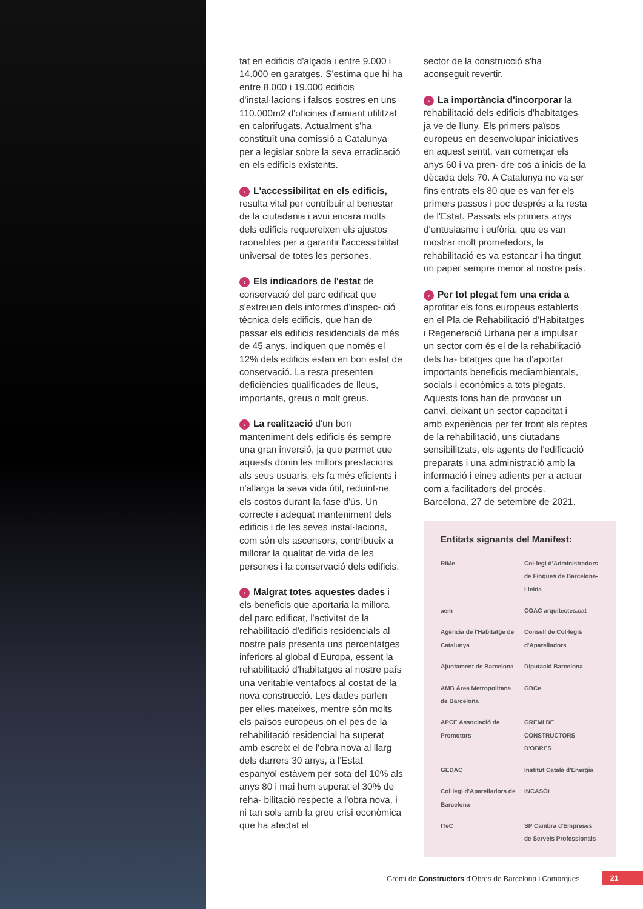tat en edificis d'alçada i entre 9.000 i 14.000 en garatges. S'estima que hi ha entre 8.000 i 19.000 edificis d'instal·lacions i falsos sostres en uns 110.000m2 d'oficines d'amiant utilitzat en calorifugats. Actualment s'ha constituït una comissió a Catalunya per a legislar sobre la seva erradicació en els edificis existents.
› L'accessibilitat en els edificis, resulta vital per contribuir al benestar de la ciutadania i avui encara molts dels edificis requereixen els ajustos raonables per a garantir l'accessibilitat universal de totes les persones.
› Els indicadors de l'estat de conservació del parc edificat que s'extreuen dels informes d'inspec- ció tècnica dels edificis, que han de passar els edificis residencials de més de 45 anys, indiquen que només el 12% dels edificis estan en bon estat de conservació. La resta presenten deficiències qualificades de lleus, importants, greus o molt greus.
› La realització d'un bon manteniment dels edificis és sempre una gran inversió, ja que permet que aquests donin les millors prestacions als seus usuaris, els fa més eficients i n'allarga la seva vida útil, reduint-ne els costos durant la fase d'ús. Un correcte i adequat manteniment dels edificis i de les seves instal·lacions, com són els ascensors, contribueix a millorar la qualitat de vida de les persones i la conservació dels edificis.
› Malgrat totes aquestes dades i els beneficis que aportaria la millora del parc edificat, l'activitat de la rehabilitació d'edificis residencials al nostre país presenta uns percentatges inferiors al global d'Europa, essent la rehabilitació d'habitatges al nostre país una veritable ventafocs al costat de la nova construcció. Les dades parlen per elles mateixes, mentre són molts els països europeus on el pes de la rehabilitació residencial ha superat amb escreix el de l'obra nova al llarg dels darrers 30 anys, a l'Estat espanyol estàvem per sota del 10% als anys 80 i mai hem superat el 30% de reha- bilitació respecte a l'obra nova, i ni tan sols amb la greu crisi econòmica que ha afectat el
sector de la construcció s'ha aconseguit revertir.
› La importància d'incorporar la rehabilitació dels edificis d'habitatges ja ve de lluny. Els primers països europeus en desenvolupar iniciatives en aquest sentit, van començar els anys 60 i va pren- dre cos a inicis de la dècada dels 70. A Catalunya no va ser fins entrats els 80 que es van fer els primers passos i poc després a la resta de l'Estat. Passats els primers anys d'entusiasme i eufòria, que es van mostrar molt prometedors, la rehabilitació es va estancar i ha tingut un paper sempre menor al nostre país.
› Per tot plegat fem una crida a aprofitar els fons europeus establerts en el Pla de Rehabilitació d'Habitatges i Regeneració Urbana per a impulsar un sector com és el de la rehabilitació dels ha- bitatges que ha d'aportar importants beneficis mediambientals, socials i econòmics a tots plegats. Aquests fons han de provocar un canvi, deixant un sector capacitat i amb experiència per fer front als reptes de la rehabilitació, uns ciutadans sensibilitzats, els agents de l'edificació preparats i una administració amb la informació i eines adients per a actuar com a facilitadors del procés. Barcelona, 27 de setembre de 2021.
Entitats signants del Manifest:
RiMe Col·legi d'Administradors de Finques de Barcelona-Lleida aem COAC arquitectes.cat Agència de l'Habitatge de Catalunya Consell de Col·legis d'Aparelladors Ajuntament de Barcelona Diputació Barcelona AMB Àrea Metropolitana de Barcelona GBCe APCE Associació de Promotors GREMI DE CONSTRUCTORS D'OBRES GEDAC Institut Català d'Energia Col·legi d'Aparelladors de Barcelona INCASÒL ITeC SP Cambra d'Empreses de Serveis Professionals
Gremi de Constructors d'Obres de Barcelona i Comarques
21